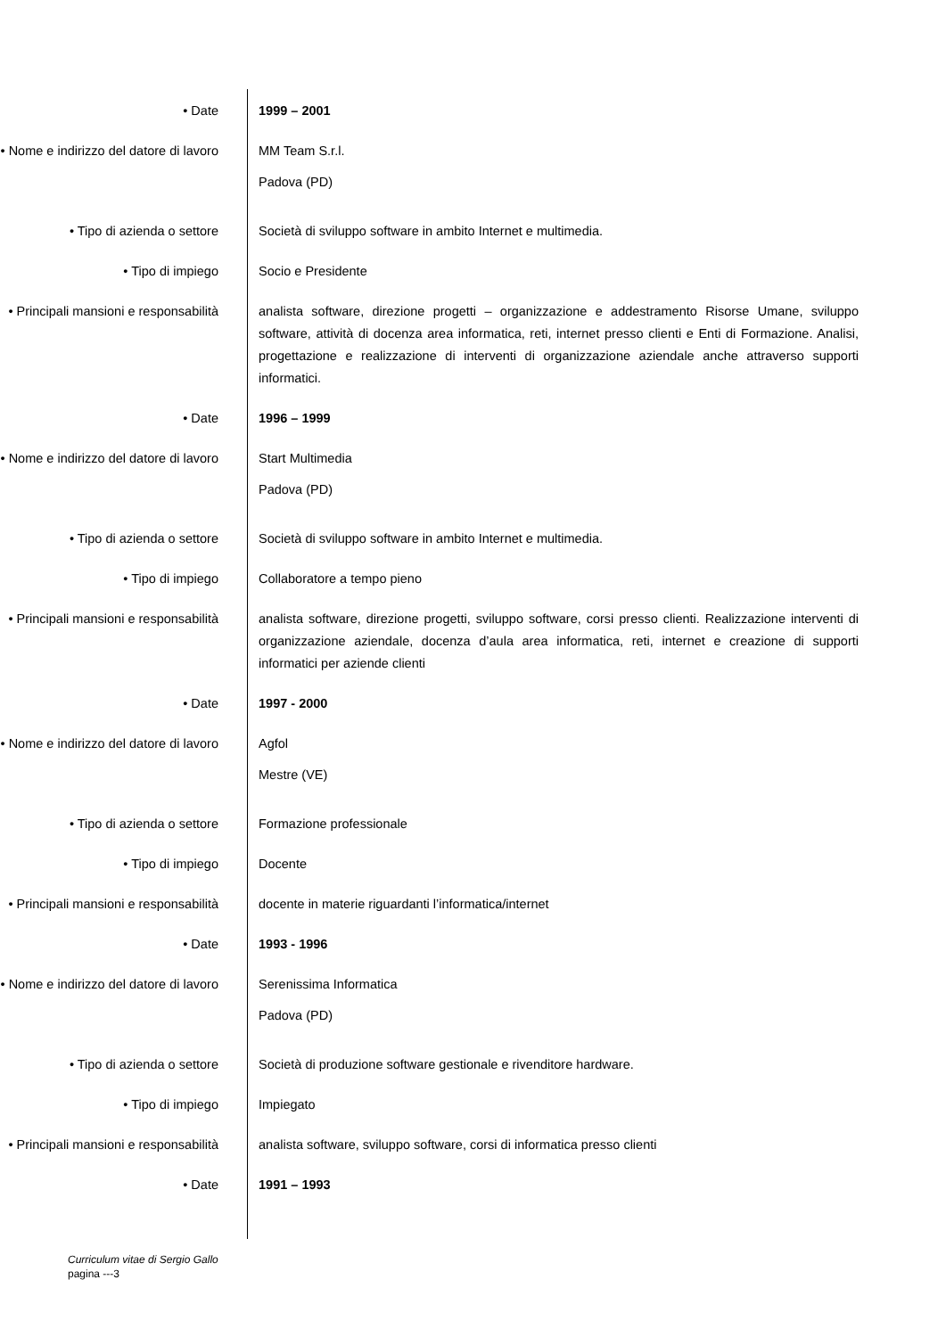• Date 1999 – 2001
• Nome e indirizzo del datore di lavoro
MM Team S.r.l.
Padova (PD)
• Tipo di azienda o settore Società di sviluppo software in ambito Internet e multimedia.
• Tipo di impiego Socio e Presidente
• Principali mansioni e responsabilità
analista software, direzione progetti – organizzazione e addestramento Risorse Umane, sviluppo software, attività di docenza area informatica, reti, internet presso clienti e Enti di Formazione. Analisi, progettazione e realizzazione di interventi di organizzazione aziendale anche attraverso supporti informatici.
• Date 1996 – 1999
• Nome e indirizzo del datore di lavoro
Start Multimedia
Padova (PD)
• Tipo di azienda o settore Società di sviluppo software in ambito Internet e multimedia.
• Tipo di impiego Collaboratore a tempo pieno
• Principali mansioni e responsabilità
analista software, direzione progetti, sviluppo software, corsi presso clienti. Realizzazione interventi di organizzazione aziendale, docenza d’aula area informatica, reti, internet e creazione di supporti informatici per aziende clienti
• Date 1997 - 2000
• Nome e indirizzo del datore di lavoro
Agfol
Mestre (VE)
• Tipo di azienda o settore Formazione professionale
• Tipo di impiego Docente
• Principali mansioni e responsabilità
docente in materie riguardanti l’informatica/internet
• Date 1993 - 1996
• Nome e indirizzo del datore di lavoro
Serenissima Informatica
Padova (PD)
• Tipo di azienda o settore Società di produzione software gestionale e rivenditore hardware.
• Tipo di impiego Impiegato
• Principali mansioni e responsabilità
analista software, sviluppo software, corsi di informatica presso clienti
• Date 1991 – 1993
Curriculum vitae di Sergio Gallo
pagina ---3